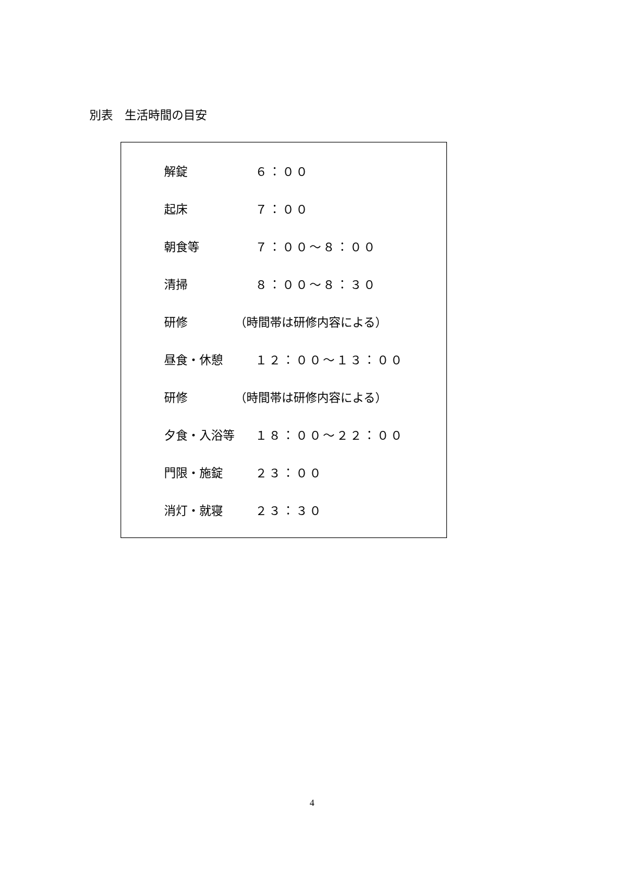別表　生活時間の目安
| 解錠 | ６：００ |
| 起床 | ７：００ |
| 朝食等 | ７：００～８：００ |
| 清掃 | ８：００～８：３０ |
| 研修 | （時間帯は研修内容による） |
| 昼食・休憩 | １２：００～１３：００ |
| 研修 | （時間帯は研修内容による） |
| 夕食・入浴等 | １８：００～２２：００ |
| 門限・施錠 | ２３：００ |
| 消灯・就寝 | ２３：３０ |
4